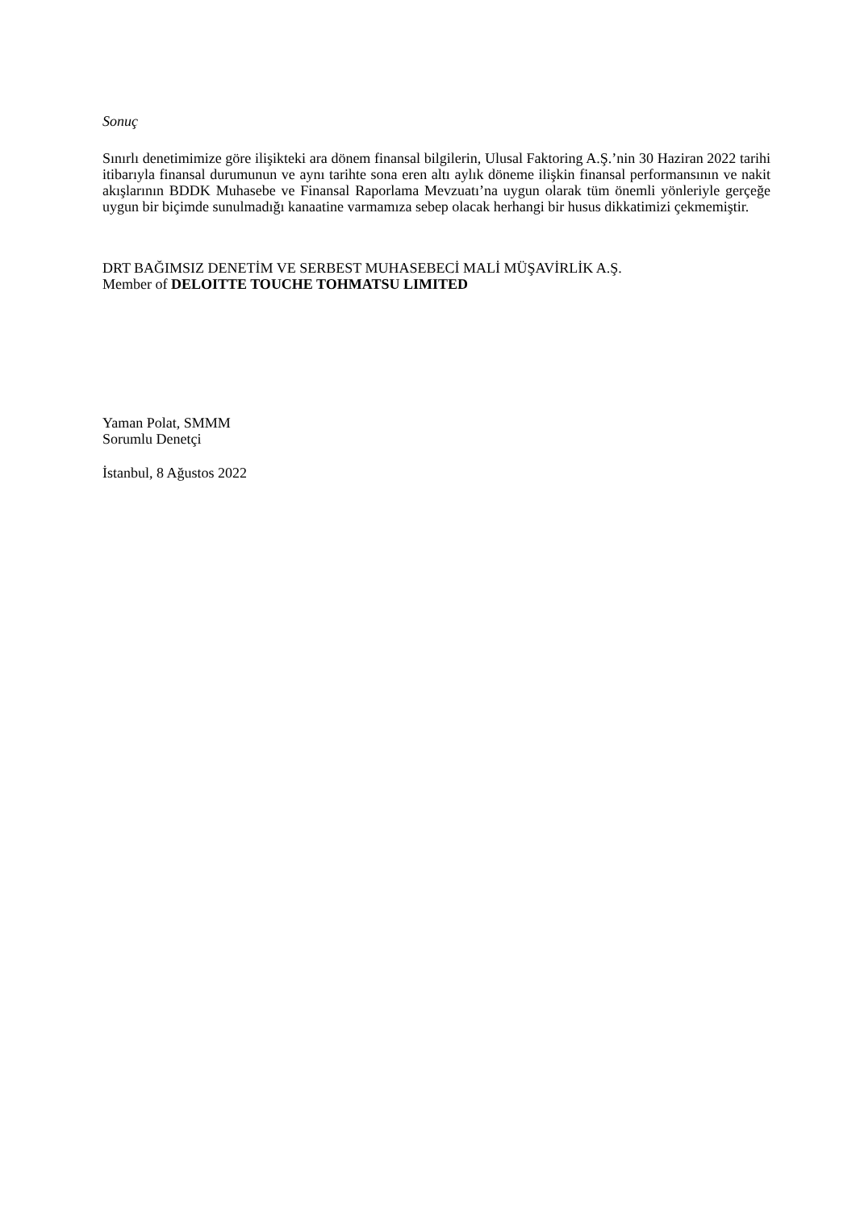Sonuç
Sınırlı denetimimize göre ilişikteki ara dönem finansal bilgilerin, Ulusal Faktoring A.Ş.’nin 30 Haziran 2022 tarihi itibarıyla finansal durumunun ve aynı tarihte sona eren altı aylık döneme ilişkin finansal performansının ve nakit akışlarının BDDK Muhasebe ve Finansal Raporlama Mevzuatı’na uygun olarak tüm önemli yönleriyle gerçeğe uygun bir biçimde sunulmadığı kanaatine varmamıza sebep olacak herhangi bir husus dikkatimizi çekmemiştir.
DRT BAĞIMSIZ DENETİM VE SERBEST MUHASEBECİ MALİ MÜŞAVİRLİK A.Ş.
Member of DELOITTE TOUCHE TOHMATSU LIMITED
Yaman Polat, SMMM
Sorumlu Denetçi
İstanbul, 8 Ağustos 2022